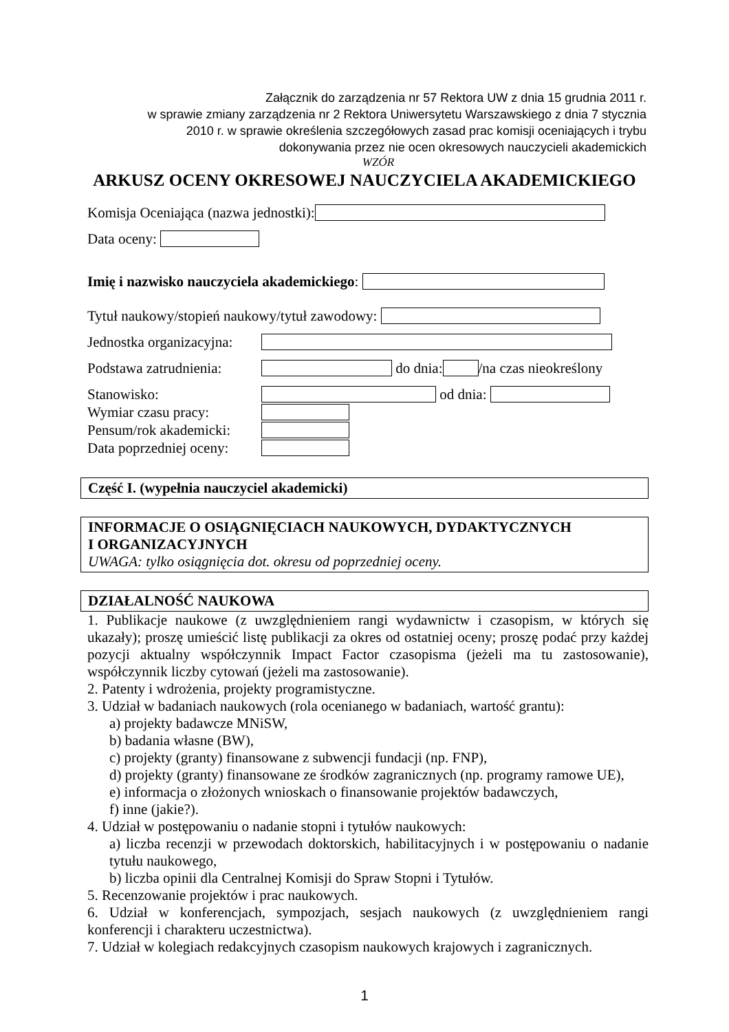Załącznik do zarządzenia nr 57 Rektora UW z dnia 15 grudnia 2011 r.
w sprawie zmiany zarządzenia nr 2 Rektora Uniwersytetu Warszawskiego z dnia 7 stycznia
2010 r. w sprawie określenia szczegółowych zasad prac komisji oceniających i trybu
dokonywania przez nie ocen okresowych nauczycieli akademickich
WZÓR
ARKUSZ OCENY OKRESOWEJ NAUCZYCIELA AKADEMICKIEGO
Komisja Oceniająca (nazwa jednostki):
Data oceny:
Imię i nazwisko nauczyciela akademickiego:
Tytuł naukowy/stopień naukowy/tytuł zawodowy:
Jednostka organizacyjna:
Podstawa zatrudnienia: do dnia: /na czas nieokreślony
Stanowisko: od dnia:
Wymiar czasu pracy:
Pensum/rok akademicki:
Data poprzedniej oceny:
Część I. (wypełnia nauczyciel akademicki)
INFORMACJE O OSIĄGNIĘCIACH NAUKOWYCH, DYDAKTYCZNYCH
I ORGANIZACYJNYCH
UWAGA: tylko osiągnięcia dot. okresu od poprzedniej oceny.
DZIAŁALNOŚĆ NAUKOWA
1. Publikacje naukowe (z uwzględnieniem rangi wydawnictw i czasopism, w których się ukazały); proszę umieścić listę publikacji za okres od ostatniej oceny; proszę podać przy każdej pozycji aktualny współczynnik Impact Factor czasopisma (jeżeli ma tu zastosowanie), współczynnik liczby cytowań (jeżeli ma zastosowanie).
2. Patenty i wdrożenia, projekty programistyczne.
3. Udział w badaniach naukowych (rola ocenianego w badaniach, wartość grantu):
a) projekty badawcze MNiSW,
b) badania własne (BW),
c) projekty (granty) finansowane z subwencji fundacji (np. FNP),
d) projekty (granty) finansowane ze środków zagranicznych (np. programy ramowe UE),
e) informacja o złożonych wnioskach o finansowanie projektów badawczych,
f) inne (jakie?).
4. Udział w postępowaniu o nadanie stopni i tytułów naukowych:
a) liczba recenzji w przewodach doktorskich, habilitacyjnych i w postępowaniu o nadanie tytułu naukowego,
b) liczba opinii dla Centralnej Komisji do Spraw Stopni i Tytułów.
5. Recenzowanie projektów i prac naukowych.
6. Udział w konferencjach, sympozjach, sesjach naukowych (z uwzględnieniem rangi konferencji i charakteru uczestnictwa).
7. Udział w kolegiach redakcyjnych czasopism naukowych krajowych i zagranicznych.
1